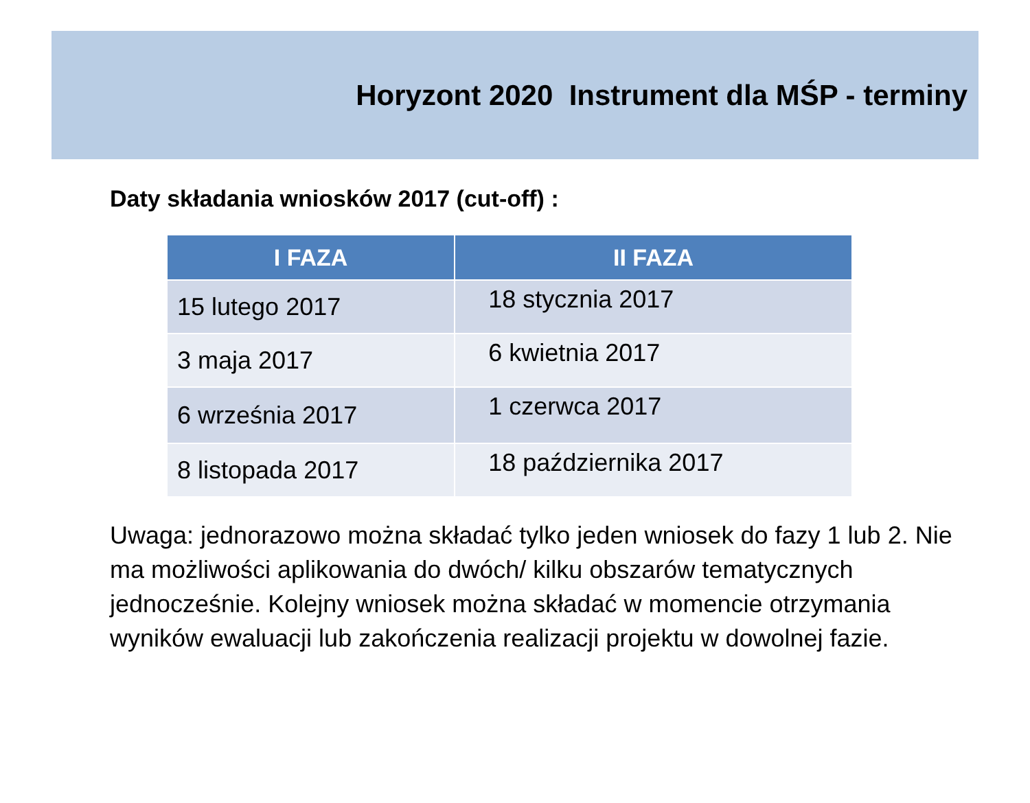Horyzont 2020 Instrument dla MŚP - terminy
Daty składania wniosków 2017 (cut-off) :
| I FAZA | II FAZA |
| --- | --- |
| 15 lutego 2017 | 18 stycznia 2017 |
| 3 maja 2017 | 6 kwietnia 2017 |
| 6 września 2017 | 1 czerwca 2017 |
| 8 listopada 2017 | 18 października 2017 |
Uwaga: jednorazowo można składać tylko jeden wniosek do fazy 1 lub 2. Nie ma możliwości aplikowania do dwóch/ kilku obszarów tematycznych jednocześnie. Kolejny wniosek można składać w momencie otrzymania wyników ewaluacji lub zakończenia realizacji projektu w dowolnej fazie.